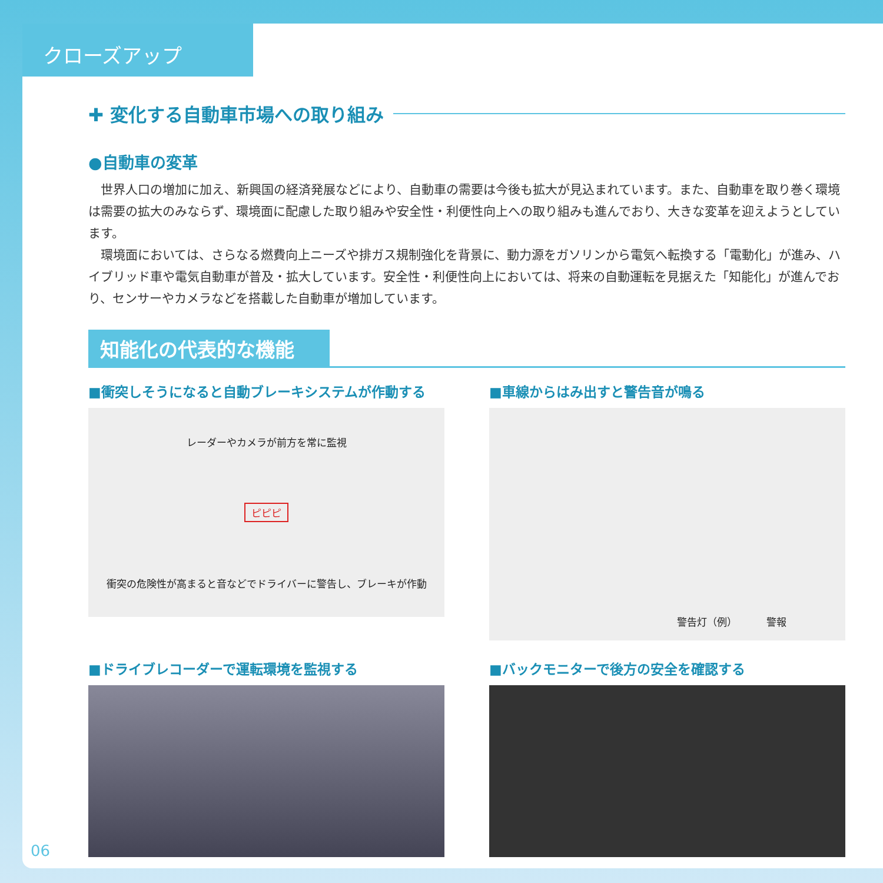クローズアップ
✚ 変化する自動車市場への取り組み
●自動車の変革
世界人口の増加に加え、新興国の経済発展などにより、自動車の需要は今後も拡大が見込まれています。また、自動車を取り巻く環境は需要の拡大のみならず、環境面に配慮した取り組みや安全性・利便性向上への取り組みも進んでおり、大きな変革を迎えようとしています。
環境面においては、さらなる燃費向上ニーズや排ガス規制強化を背景に、動力源をガソリンから電気へ転換する「電動化」が進み、ハイブリッド車や電気自動車が普及・拡大しています。安全性・利便性向上においては、将来の自動運転を見据えた「知能化」が進んでおり、センサーやカメラなどを搭載した自動車が増加しています。
知能化の代表的な機能
■衝突しそうになると自動ブレーキシステムが作動する
レーダーやカメラが前方を常に監視
ピピピ
衝突の危険性が高まると音などでドライバーに警告し、ブレーキが作動
■車線からはみ出すと警告音が鳴る
警告灯（例） 警報
■ドライブレコーダーで運転環境を監視する
■バックモニターで後方の安全を確認する
06